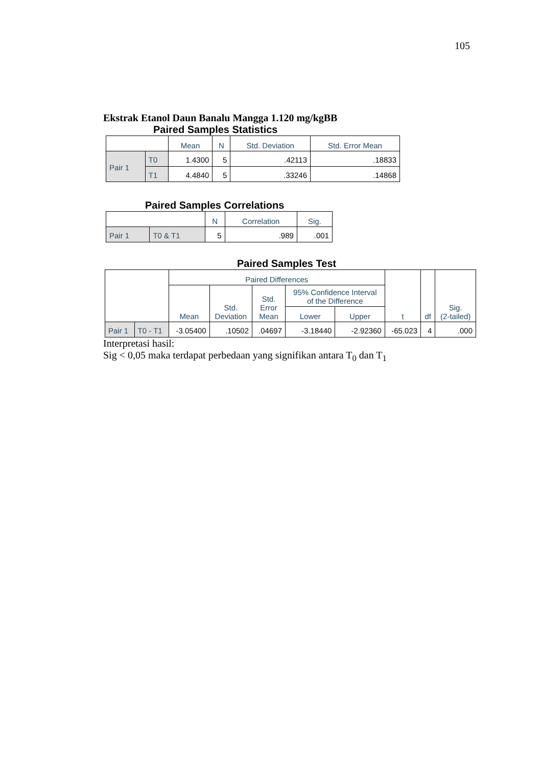105
Ekstrak Etanol Daun Banalu Mangga 1.120 mg/kgBB
Paired Samples Statistics
| | | Mean | N | Std. Deviation | Std. Error Mean |
| --- | --- | --- | --- | --- | --- |
| Pair 1 | T0 | 1.4300 | 5 | .42113 | .18833 |
| | T1 | 4.4840 | 5 | .33246 | .14868 |
Paired Samples Correlations
| | | N | Correlation | Sig. |
| --- | --- | --- | --- | --- |
| Pair 1 | T0 & T1 | 5 | .989 | .001 |
Paired Samples Test
| | | Paired Differences | | | | | t | df | Sig. (2-tailed) |
| --- | --- | --- | --- | --- | --- | --- | --- | --- | --- |
| | | Mean | Std. Deviation | Std. Error Mean | 95% Confidence Interval of the Difference | | | | |
| | | | | | Lower | Upper | | | |
| Pair 1 | T0 - T1 | -3.05400 | .10502 | .04697 | -3.18440 | -2.92360 | -65.023 | 4 | .000 |
Interpretasi hasil:
Sig < 0,05 maka terdapat perbedaan yang signifikan antara T<sub>0</sub> dan T<sub>1</sub>